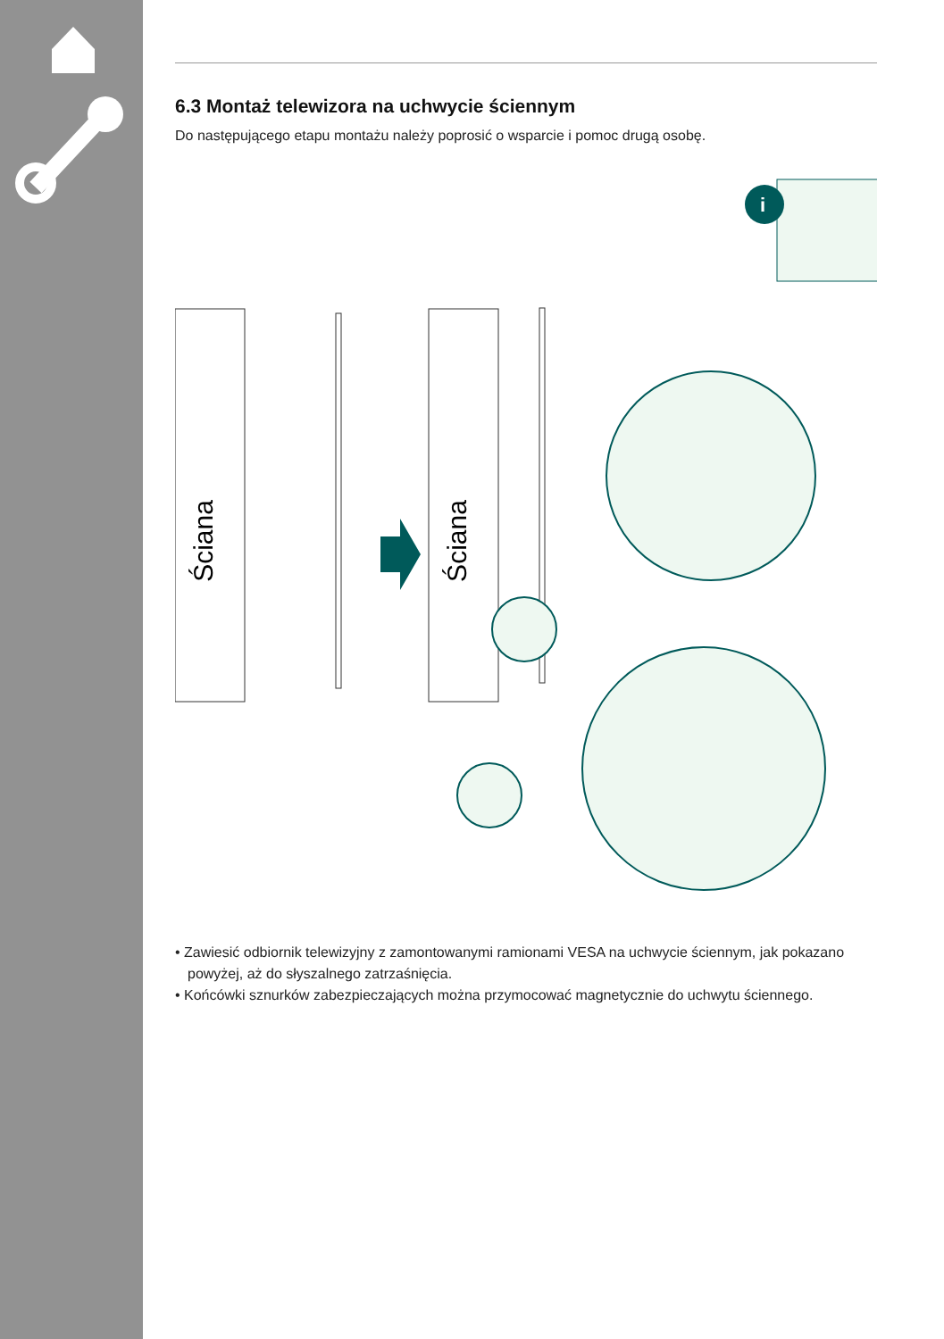6.3 Montaż telewizora na uchwycie ściennym
Do następującego etapu montażu należy poprosić o wsparcie i pomoc drugą osobę.
i
Ściana
Ściana
• Zawiesić odbiornik telewizyjny z zamontowanymi ramionami VESA na uchwycie ściennym, jak pokazano powyżej, aż do słyszalnego zatrzaśnięcia.
• Końcówki sznurków zabezpieczających można przymocować magnetycznie do uchwytu ściennego.